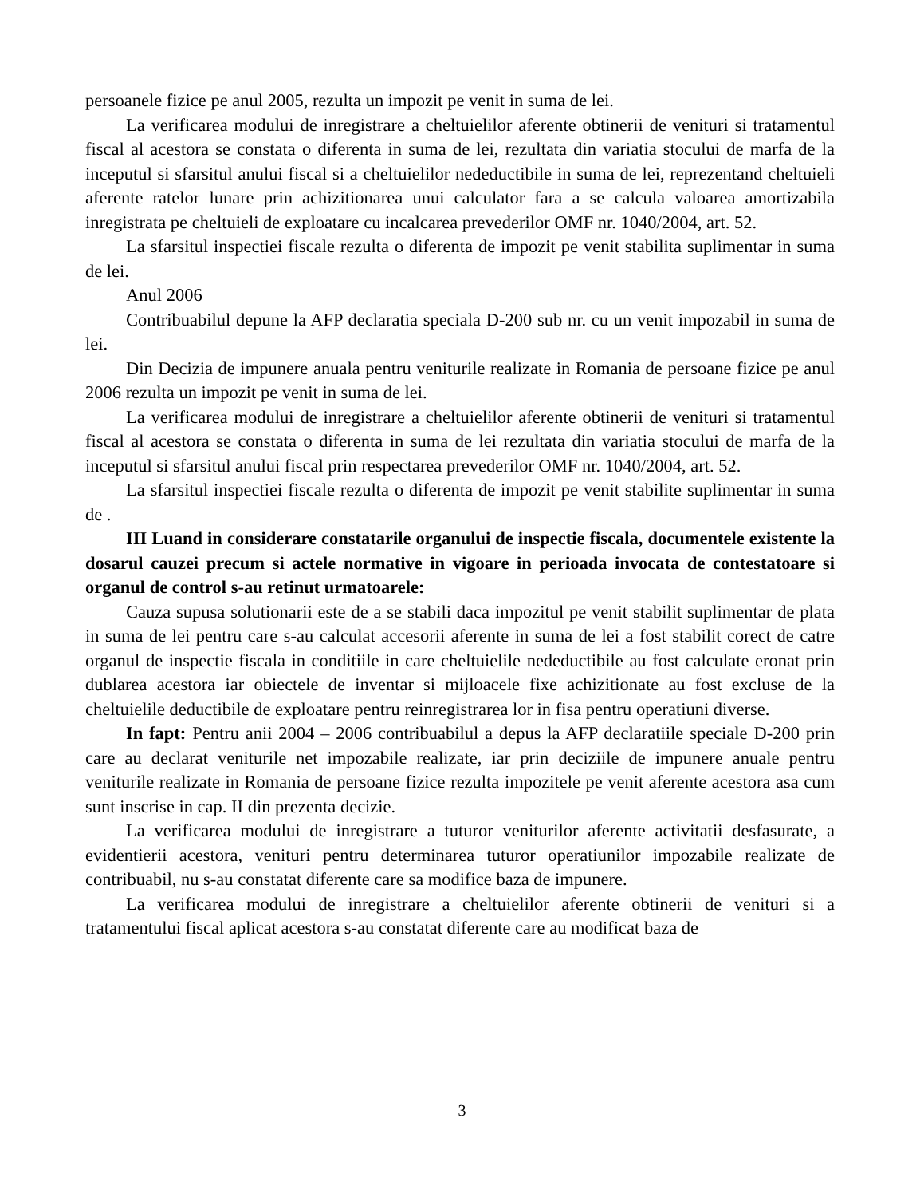persoanele fizice pe anul 2005, rezulta un impozit pe venit in suma de lei.
La verificarea modului de inregistrare a cheltuielilor aferente obtinerii de venituri si tratamentul fiscal al acestora se constata o diferenta in suma de lei, rezultata din variatia stocului de marfa de la inceputul si sfarsitul anului fiscal si a cheltuielilor nedeductibile in suma de lei, reprezentand cheltuieli aferente ratelor lunare prin achizitionarea unui calculator fara a se calcula valoarea amortizabila inregistrata pe cheltuieli de exploatare cu incalcarea prevederilor OMF nr. 1040/2004, art. 52.
La sfarsitul inspectiei fiscale rezulta o diferenta de impozit pe venit stabilita suplimentar in suma de lei.
Anul 2006
Contribuabilul depune la AFP declaratia speciala D-200 sub nr. cu un venit impozabil in suma de lei.
Din Decizia de impunere anuala pentru veniturile realizate in Romania de persoane fizice pe anul 2006 rezulta un impozit pe venit in suma de lei.
La verificarea modului de inregistrare a cheltuielilor aferente obtinerii de venituri si tratamentul fiscal al acestora se constata o diferenta in suma de lei rezultata din variatia stocului de marfa de la inceputul si sfarsitul anului fiscal prin respectarea prevederilor OMF nr. 1040/2004, art. 52.
La sfarsitul inspectiei fiscale rezulta o diferenta de impozit pe venit stabilite suplimentar in suma de .
III Luand in considerare constatarile organului de inspectie fiscala, documentele existente la dosarul cauzei precum si actele normative in vigoare in perioada invocata de contestatoare si organul de control s-au retinut urmatoarele:
Cauza supusa solutionarii este de a se stabili daca impozitul pe venit stabilit suplimentar de plata in suma de lei pentru care s-au calculat accesorii aferente in suma de lei a fost stabilit corect de catre organul de inspectie fiscala in conditiile in care cheltuielile nedeductibile au fost calculate eronat prin dublarea acestora iar obiectele de inventar si mijloacele fixe achizitionate au fost excluse de la cheltuielile deductibile de exploatare pentru reinregistrarea lor in fisa pentru operatiuni diverse.
In fapt: Pentru anii 2004 – 2006 contribuabilul a depus la AFP declaratiile speciale D-200 prin care au declarat veniturile net impozabile realizate, iar prin deciziile de impunere anuale pentru veniturile realizate in Romania de persoane fizice rezulta impozitele pe venit aferente acestora asa cum sunt inscrise in cap. II din prezenta decizie.
La verificarea modului de inregistrare a tuturor veniturilor aferente activitatii desfasurate, a evidentierii acestora, venituri pentru determinarea tuturor operatiunilor impozabile realizate de contribuabil, nu s-au constatat diferente care sa modifice baza de impunere.
La verificarea modului de inregistrare a cheltuielilor aferente obtinerii de venituri si a tratamentului fiscal aplicat acestora s-au constatat diferente care au modificat baza de
3